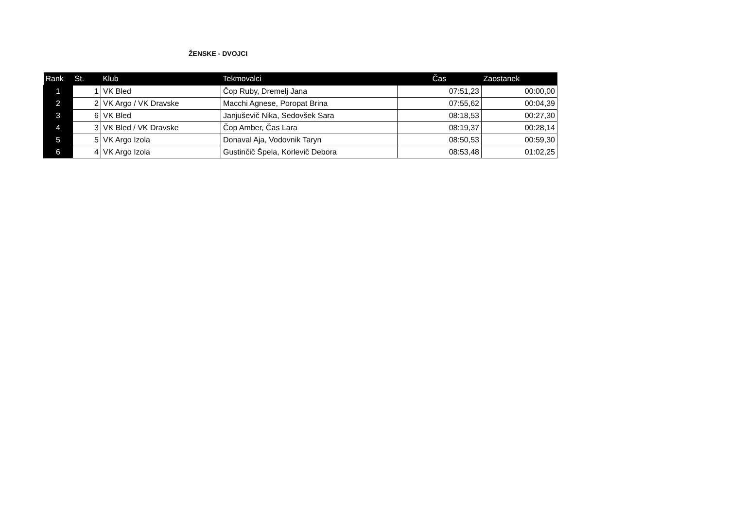ŽENSKE - DVOJCI
| Rank | St. | Klub | Tekmovalci | Čas | Zaostanek |
| --- | --- | --- | --- | --- | --- |
| 1 | 1 | VK Bled | Čop Ruby, Dremelj Jana | 07:51,23 | 00:00,00 |
| 2 | 2 | VK Argo / VK Dravske | Macchi Agnese, Poropat Brina | 07:55,62 | 00:04,39 |
| 3 | 6 | VK Bled | Janjuševič Nika, Sedovšek Sara | 08:18,53 | 00:27,30 |
| 4 | 3 | VK Bled / VK Dravske | Čop Amber, Čas Lara | 08:19,37 | 00:28,14 |
| 5 | 5 | VK Argo Izola | Donaval Aja, Vodovnik Taryn | 08:50,53 | 00:59,30 |
| 6 | 4 | VK Argo Izola | Gustinčič Špela, Korlevič Debora | 08:53,48 | 01:02,25 |